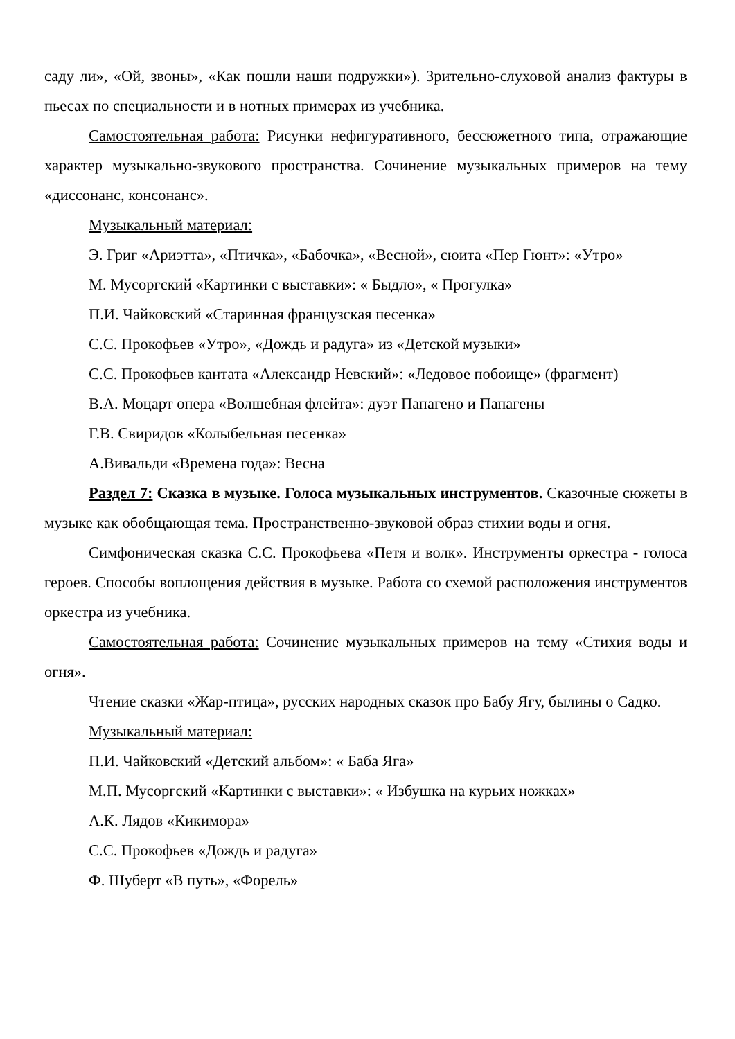саду ли», «Ой, звоны», «Как пошли наши подружки»). Зрительно-слуховой анализ фактуры в пьесах по специальности и в нотных примерах из учебника.
Самостоятельная работа: Рисунки нефигуративного, бессюжетного типа, отражающие характер музыкально-звукового пространства. Сочинение музыкальных примеров на тему «диссонанс, консонанс».
Музыкальный материал:
Э. Григ «Ариэтта», «Птичка», «Бабочка», «Весной», сюита «Пер Гюнт»: «Утро»
М. Мусоргский «Картинки с выставки»: « Быдло», « Прогулка»
П.И. Чайковский «Старинная французская песенка»
С.С. Прокофьев «Утро», «Дождь и радуга» из «Детской музыки»
С.С. Прокофьев кантата «Александр Невский»: «Ледовое побоище» (фрагмент)
В.А. Моцарт опера «Волшебная флейта»: дуэт Папагено и Папагены
Г.В. Свиридов «Колыбельная песенка»
А.Вивальди «Времена года»: Весна
Раздел 7: Сказка в музыке. Голоса музыкальных инструментов. Сказочные сюжеты в музыке как обобщающая тема. Пространственно-звуковой образ стихии воды и огня.
Симфоническая сказка С.С. Прокофьева «Петя и волк». Инструменты оркестра - голоса героев. Способы воплощения действия в музыке. Работа со схемой расположения инструментов оркестра из учебника.
Самостоятельная работа: Сочинение музыкальных примеров на тему «Стихия воды и огня».
Чтение сказки «Жар-птица», русских народных сказок про Бабу Ягу, былины о Садко.
Музыкальный материал:
П.И. Чайковский «Детский альбом»: « Баба Яга»
М.П. Мусоргский «Картинки с выставки»: « Избушка на курьих ножках»
А.К. Лядов «Кикимора»
С.С. Прокофьев «Дождь и радуга»
Ф. Шуберт «В путь», «Форель»